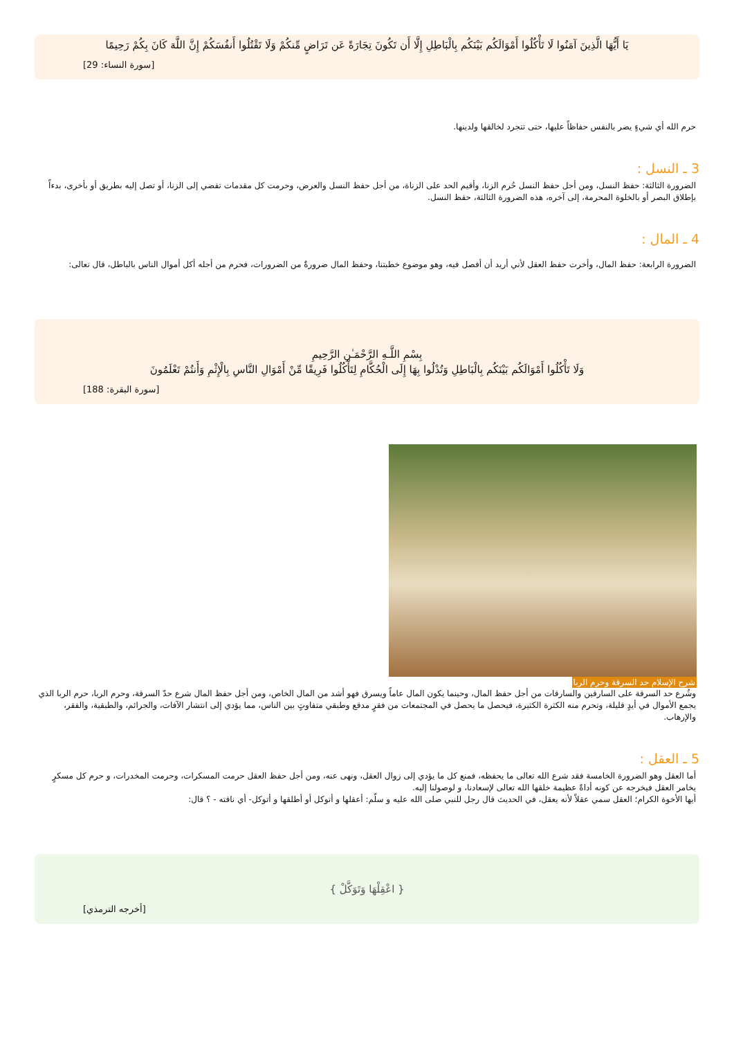يَا أَيُّهَا الَّذِينَ آمَنُوا لَا تَأْكُلُوا أَمْوَالَكُم بَيْنَكُم بِالْبَاطِلِ إِلَّا أَن تَكُونَ تِجَارَةً عَن تَرَاضٍ مِّنكُمْ وَلَا تَقْتُلُوا أَنفُسَكُمْ إِنَّ اللَّهَ كَانَ بِكُمْ رَحِيمًا
[سورة النساء: 29]
حرم الله أي شيءٍ يضر بالنفس حفاظاً عليها، حتى تتجرد لخالقها ولدينها.
3 ـ النسل :
الضرورة الثالثة: حفظ النسل، ومن أجل حفظ النسل حُرم الزنا، وأقيم الحد على الزناة، من أجل حفظ النسل والعرض، وحرمت كل مقدمات تفضي إلى الزنا، أو تصل إليه بطريق أو بأخرى، بدءاً بإطلاق البصر أو بالخلوة المحرمة، إلى آخره، هذه الضرورة الثالثة، حفظ النسل.
4 ـ المال :
الضرورة الرابعة: حفظ المال، وأخرت حفظ العقل لأني أريد أن أفصل فيه، وهو موضوع خطبتنا، وحفظ المال ضرورةٌ من الضرورات، فحرم من أجله أكل أموال الناس بالباطل، قال تعالى:
بِسْمِ اللَّـهِ الرَّحْمَـٰنِ الرَّحِيمِ
وَلَا تَأْكُلُوا أَمْوَالَكُم بَيْنَكُم بِالْبَاطِلِ وَتُدْلُوا بِهَا إِلَى الْحُكَّامِ لِتَأْكُلُوا فَرِيقًا مِّنْ أَمْوَالِ النَّاسِ بِالْإِثْمِ وَأَنتُمْ تَعْلَمُونَ
[سورة البقرة: 188]
شرح الإسلام حد السرقة وحرم الربا
وشُرع حد السرقة على السارقين والسارقات من أجل حفظ المال، وحينما يكون المال عاماً ويسرق فهو أشد من المال الخاص، ومن أجل حفظ المال شرع حدّ السرقة، وحرم الربا، حرم الربا الذي يجمع الأموال في أيدٍ قليلة، وتحرم منه الكثرة الكثيرة، فيحصل ما يحصل في المجتمعات من فقرٍ مدقع وطبقي متفاوتٍ بين الناس، مما يؤدي إلى انتشار الآفات، والجرائم، والطبقية، والفقر، والإرهاب.
5 ـ العقل :
أما العقل وهو الضرورة الخامسة فقد شرع الله تعالى ما يحفظه، فمنع كل ما يؤدي إلى زوال العقل، ونهى عنه، ومن أجل حفظ العقل حرمت المسكرات، وحرمت المخدرات، و حرم كل مسكرٍ يخامر العقل فيخرجه عن كونه أداةً عظيمة خلقها الله تعالى لإسعادنا، و لوصولنا إليه.
أيها الأخوة الكرام؛ العقل سمي عقلاً لأنه يعقل، في الحديث قال رجل للنبي صلى الله عليه و سلّم: أعقلها و أتوكل أو أطلقها و أتوكل- أي ناقته - ؟ قال:
{ اعْقِلْهَا وَتَوَكَّلْ }
[أخرجه الترمذي]